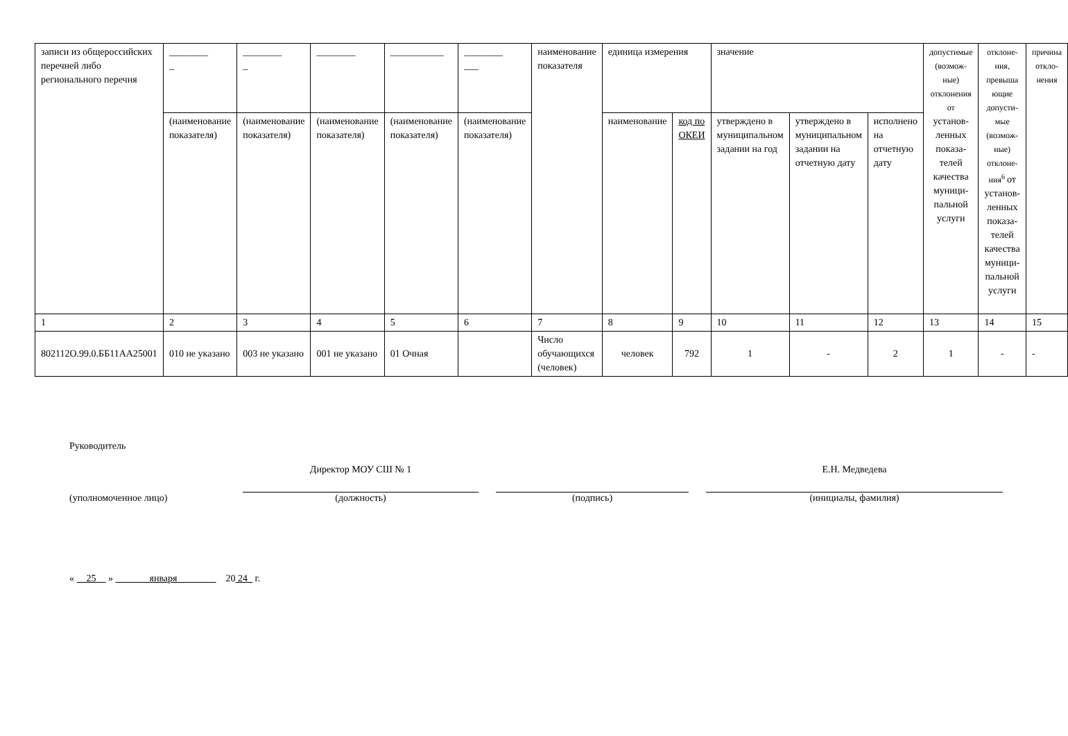| записи из общероссийских перечней либо регионального перечня | ________ _ | ________ _ | ________ | ___________ | ________ ___ | наименование показателя | единица измерения | | значение | | | допустимые (возмож-ные) отклонения от установ-ленных показа-телей качества муници-пальной услуги | отклоне-ния, превыша ющие допусти-мые (возмож-ные) отклоне-ния<sup>6</sup> от установ-ленных показа-телей качества муници-пальной услуги | причина откло-нения |
| --- | --- | --- | --- | --- | --- | --- | --- | --- | --- | --- | --- | --- | --- | --- |
| | (наименование показателя) | (наименование показателя) | (наименование показателя) | (наименование показателя) | (наименование показателя) | | наименование | код по ОКЕИ | утверждено в муниципальном задании на год | утверждено в муниципальном задании на отчетную дату | исполнено на отчетную дату | | | |
| 1 | 2 | 3 | 4 | 5 | 6 | 7 | 8 | 9 | 10 | 11 | 12 | 13 | 14 | 15 |
| 802112О.99.0.ББ11АА25001 | 010 не указано | 003 не указано | 001 не указано | 01 Очная | | Число обучающихся (человек) | человек | 792 | 1 | - | 2 | 1 | - | - |
Руководитель
(уполномоченное лицо)
Директор МОУ СШ № 1
(должность)
(подпись)
Е.Н. Медведева
(инициалы, фамилия)
« 25 » января 20 24 г.